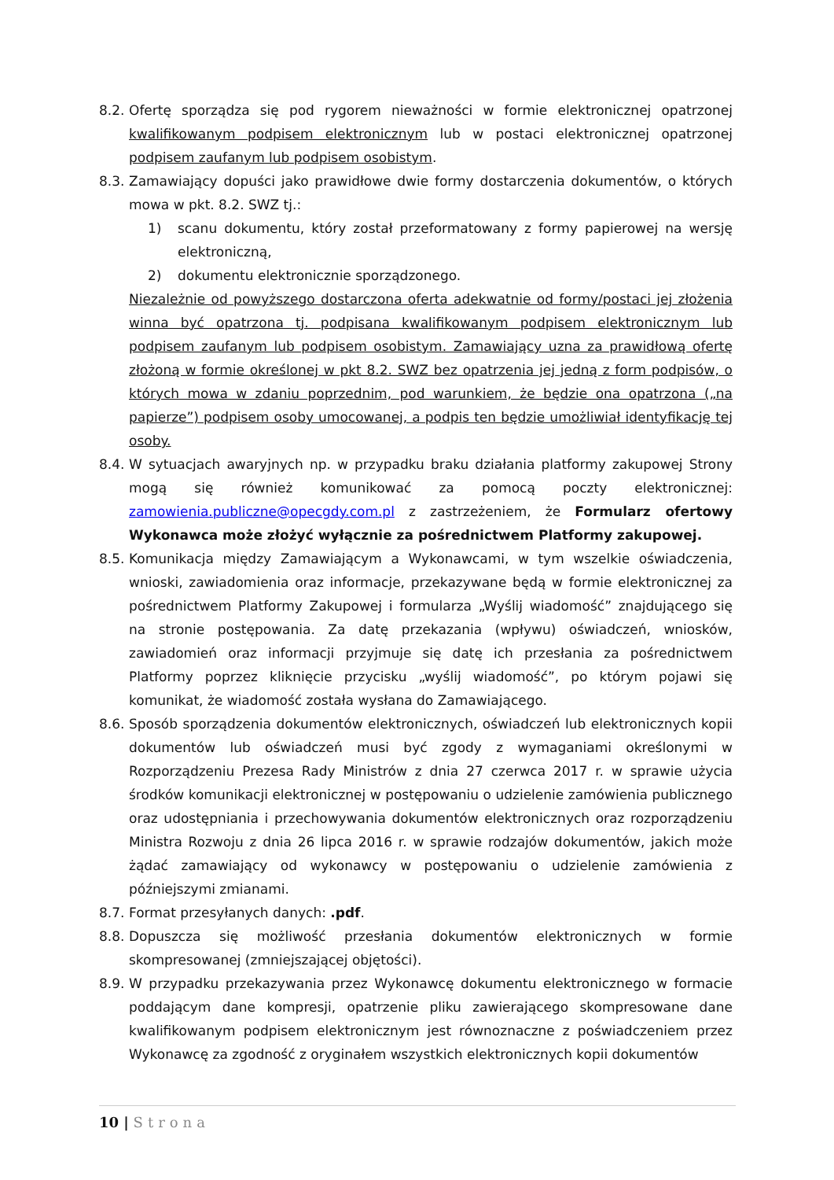8.2.
Ofertę sporządza się pod rygorem nieważności w formie elektronicznej opatrzonej kwalifikowanym podpisem elektronicznym lub w postaci elektronicznej opatrzonej podpisem zaufanym lub podpisem osobistym.
8.3.
Zamawiający dopuści jako prawidłowe dwie formy dostarczenia dokumentów, o których mowa w pkt. 8.2. SWZ tj.:
1) scanu dokumentu, który został przeformatowany z formy papierowej na wersję elektroniczną,
2) dokumentu elektronicznie sporządzonego.
Niezależnie od powyższego dostarczona oferta adekwatnie od formy/postaci jej złożenia winna być opatrzona tj. podpisana kwalifikowanym podpisem elektronicznym lub podpisem zaufanym lub podpisem osobistym. Zamawiający uzna za prawidłową ofertę złożoną w formie określonej w pkt 8.2. SWZ bez opatrzenia jej jedną z form podpisów, o których mowa w zdaniu poprzednim, pod warunkiem, że będzie ona opatrzona („na papierze”) podpisem osoby umocowanej, a podpis ten będzie umożliwiał identyfikację tej osoby.
8.4.
W sytuacjach awaryjnych np. w przypadku braku działania platformy zakupowej Strony mogą się również komunikować za pomocą poczty elektronicznej: zamowienia.publiczne@opecgdy.com.pl z zastrzeżeniem, że Formularz ofertowy Wykonawca może złożyć wyłącznie za pośrednictwem Platformy zakupowej.
8.5.
Komunikacja między Zamawiającym a Wykonawcami, w tym wszelkie oświadczenia, wnioski, zawiadomienia oraz informacje, przekazywane będą w formie elektronicznej za pośrednictwem Platformy Zakupowej i formularza „Wyślij wiadomość” znajdującego się na stronie postępowania. Za datę przekazania (wpływu) oświadczeń, wniosków, zawiadomień oraz informacji przyjmuje się datę ich przesłania za pośrednictwem Platformy poprzez kliknięcie przycisku „wyślij wiadomość”, po którym pojawi się komunikat, że wiadomość została wysłana do Zamawiającego.
8.6.
Sposób sporządzenia dokumentów elektronicznych, oświadczeń lub elektronicznych kopii dokumentów lub oświadczeń musi być zgody z wymaganiami określonymi w Rozporządzeniu Prezesa Rady Ministrów z dnia 27 czerwca 2017 r. w sprawie użycia środków komunikacji elektronicznej w postępowaniu o udzielenie zamówienia publicznego oraz udostępniania i przechowywania dokumentów elektronicznych oraz rozporządzeniu Ministra Rozwoju z dnia 26 lipca 2016 r. w sprawie rodzajów dokumentów, jakich może żądać zamawiający od wykonawcy w postępowaniu o udzielenie zamówienia z późniejszymi zmianami.
8.7.
Format przesyłanych danych: .pdf.
8.8.
Dopuszcza się możliwość przesłania dokumentów elektronicznych w formie skompresowanej (zmniejszającej objętości).
8.9.
W przypadku przekazywania przez Wykonawcę dokumentu elektronicznego w formacie poddającym dane kompresji, opatrzenie pliku zawierającego skompresowane dane kwalifikowanym podpisem elektronicznym jest równoznaczne z poświadczeniem przez Wykonawcę za zgodność z oryginałem wszystkich elektronicznych kopii dokumentów
10 | Strona